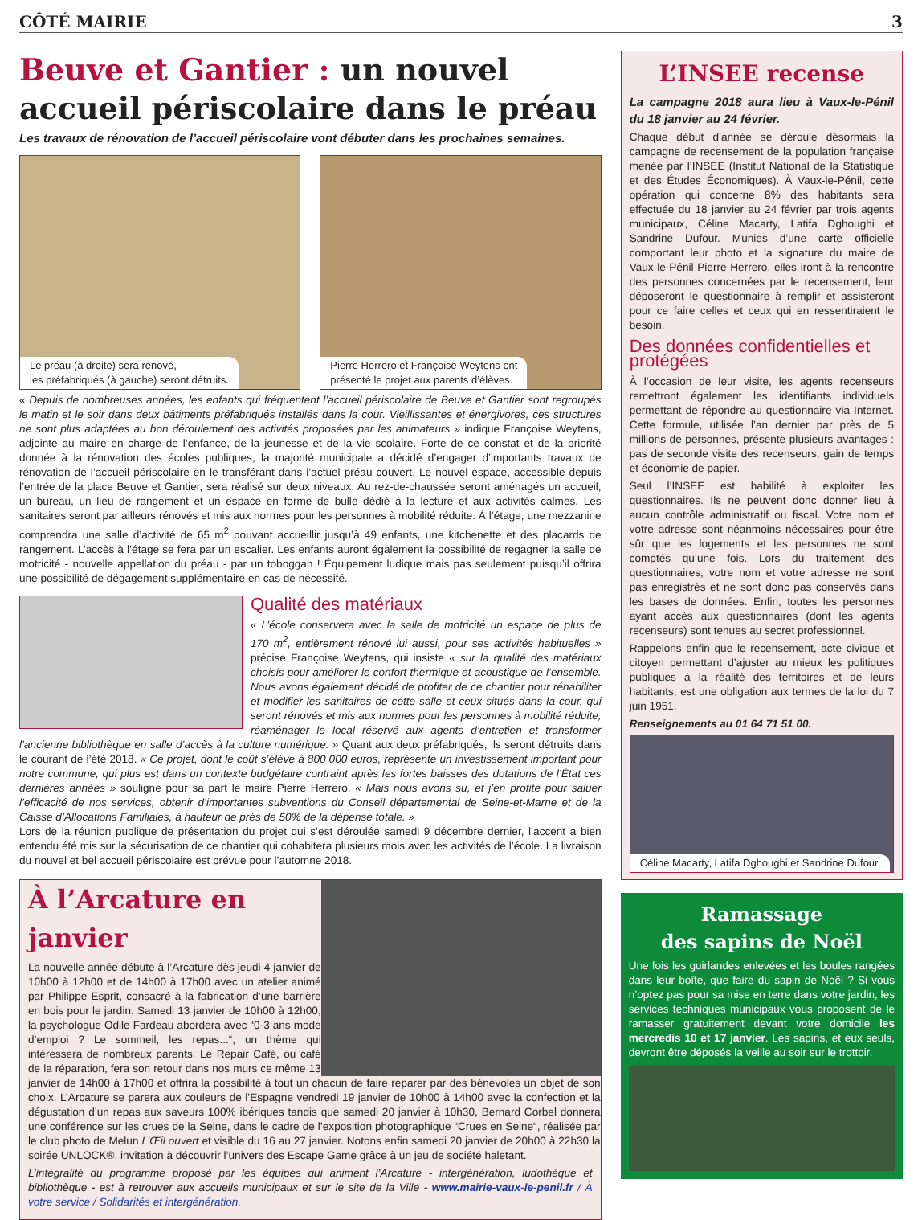CÔTÉ MAIRIE 3
Beuve et Gantier : un nouvel accueil périscolaire dans le préau
Les travaux de rénovation de l’accueil périscolaire vont débuter dans les prochaines semaines.
Le préau (à droite) sera rénové,
les préfabriqués (à gauche) seront détruits.
Pierre Herrero et Françoise Weytens ont
présenté le projet aux parents d’élèves.
« Depuis de nombreuses années, les enfants qui fréquentent l’accueil périscolaire de Beuve et Gantier sont regroupés le matin et le soir dans deux bâtiments préfabriqués installés dans la cour. Vieillissantes et énergivores, ces structures ne sont plus adaptées au bon déroulement des activités proposées par les animateurs » indique Françoise Weytens, adjointe au maire en charge de l’enfance, de la jeunesse et de la vie scolaire. Forte de ce constat et de la priorité donnée à la rénovation des écoles publiques, la majorité municipale a décidé d’engager d’importants travaux de rénovation de l’accueil périscolaire en le transférant dans l’actuel préau couvert. Le nouvel espace, accessible depuis l’entrée de la place Beuve et Gantier, sera réalisé sur deux niveaux. Au rez-de-chaussée seront aménagés un accueil, un bureau, un lieu de rangement et un espace en forme de bulle dédié à la lecture et aux activités calmes. Les sanitaires seront par ailleurs rénovés et mis aux normes pour les personnes à mobilité réduite. À l’étage, une mezzanine comprendra une salle d’activité de 65 m<sup>2</sup> pouvant accueillir jusqu’à 49 enfants, une kitchenette et des placards de rangement. L’accès à l’étage se fera par un escalier. Les enfants auront également la possibilité de regagner la salle de motricité - nouvelle appellation du préau - par un toboggan ! Équipement ludique mais pas seulement puisqu’il offrira une possibilité de dégagement supplémentaire en cas de nécessité.
Qualité des matériaux
« L’école conservera avec la salle de motricité un espace de plus de 170 m<sup>2</sup>, entièrement rénové lui aussi, pour ses activités habituelles » précise Françoise Weytens, qui insiste « sur la qualité des matériaux choisis pour améliorer le confort thermique et acoustique de l’ensemble. Nous avons également décidé de profiter de ce chantier pour réhabiliter et modifier les sanitaires de cette salle et ceux situés dans la cour, qui seront rénovés et mis aux normes pour les personnes à mobilité réduite, réaménager le local réservé aux agents d’entretien et transformer l’ancienne bibliothèque en salle d’accès à la culture numérique. » Quant aux deux préfabriqués, ils seront détruits dans le courant de l’été 2018. « Ce projet, dont le coût s’élève à 800 000 euros, représente un investissement important pour notre commune, qui plus est dans un contexte budgétaire contraint après les fortes baisses des dotations de l’État ces dernières années » souligne pour sa part le maire Pierre Herrero, « Mais nous avons su, et j’en profite pour saluer l’efficacité de nos services, obtenir d’importantes subventions du Conseil départemental de Seine-et-Marne et de la Caisse d’Allocations Familiales, à hauteur de près de 50% de la dépense totale. »
Lors de la réunion publique de présentation du projet qui s’est déroulée samedi 9 décembre dernier, l’accent a bien entendu été mis sur la sécurisation de ce chantier qui cohabitera plusieurs mois avec les activités de l’école. La livraison du nouvel et bel accueil périscolaire est prévue pour l’automne 2018.
À l’Arcature en janvier
La nouvelle année débute à l’Arcature dès jeudi 4 janvier de 10h00 à 12h00 et de 14h00 à 17h00 avec un atelier animé par Philippe Esprit, consacré à la fabrication d’une barrière en bois pour le jardin. Samedi 13 janvier de 10h00 à 12h00, la psychologue Odile Fardeau abordera avec “0-3 ans mode d’emploi ? Le sommeil, les repas...“, un thème qui intéressera de nombreux parents. Le Repair Café, ou café de la réparation, fera son retour dans nos murs ce même 13 janvier de 14h00 à 17h00 et offrira la possibilité à tout un chacun de faire réparer par des bénévoles un objet de son choix. L’Arcature se parera aux couleurs de l’Espagne vendredi 19 janvier de 10h00 à 14h00 avec la confection et la dégustation d’un repas aux saveurs 100% ibériques tandis que samedi 20 janvier à 10h30, Bernard Corbel donnera une conférence sur les crues de la Seine, dans le cadre de l’exposition photographique “Crues en Seine“, réalisée par le club photo de Melun L’Œil ouvert et visible du 16 au 27 janvier. Notons enfin samedi 20 janvier de 20h00 à 22h30 la soirée UNLOCK®, invitation à découvrir l’univers des Escape Game grâce à un jeu de société haletant.
L’intégralité du programme proposé par les équipes qui animent l’Arcature - intergénération, ludothèque et bibliothèque - est à retrouver aux accueils municipaux et sur le site de la Ville - www.mairie-vaux-le-penil.fr / À votre service / Solidarités et intergénération.
L’INSEE recense
La campagne 2018 aura lieu à Vaux-le-Pénil du 18 janvier au 24 février.
Chaque début d’année se déroule désormais la campagne de recensement de la population française menée par l’INSEE (Institut National de la Statistique et des Études Économiques). À Vaux-le-Pénil, cette opération qui concerne 8% des habitants sera effectuée du 18 janvier au 24 février par trois agents municipaux, Céline Macarty, Latifa Dghoughi et Sandrine Dufour. Munies d’une carte officielle comportant leur photo et la signature du maire de Vaux-le-Pénil Pierre Herrero, elles iront à la rencontre des personnes concernées par le recensement, leur déposeront le questionnaire à remplir et assisteront pour ce faire celles et ceux qui en ressentiraient le besoin.
Des données confidentielles et protégées
À l’occasion de leur visite, les agents recenseurs remettront également les identifiants individuels permettant de répondre au questionnaire via Internet. Cette formule, utilisée l’an dernier par près de 5 millions de personnes, présente plusieurs avantages : pas de seconde visite des recenseurs, gain de temps et économie de papier.
Seul l’INSEE est habilité à exploiter les questionnaires. Ils ne peuvent donc donner lieu à aucun contrôle administratif ou fiscal. Votre nom et votre adresse sont néanmoins nécessaires pour être sûr que les logements et les personnes ne sont comptés qu’une fois. Lors du traitement des questionnaires, votre nom et votre adresse ne sont pas enregistrés et ne sont donc pas conservés dans les bases de données. Enfin, toutes les personnes ayant accès aux questionnaires (dont les agents recenseurs) sont tenues au secret professionnel.
Rappelons enfin que le recensement, acte civique et citoyen permettant d’ajuster au mieux les politiques publiques à la réalité des territoires et de leurs habitants, est une obligation aux termes de la loi du 7 juin 1951.
Renseignements au 01 64 71 51 00.
Céline Macarty, Latifa Dghoughi et Sandrine Dufour.
Ramassage
des sapins de Noël
Une fois les guirlandes enlevées et les boules rangées dans leur boîte, que faire du sapin de Noël ? Si vous n’optez pas pour sa mise en terre dans votre jardin, les services techniques municipaux vous proposent de le ramasser gratuitement devant votre domicile les mercredis 10 et 17 janvier. Les sapins, et eux seuls, devront être déposés la veille au soir sur le trottoir.